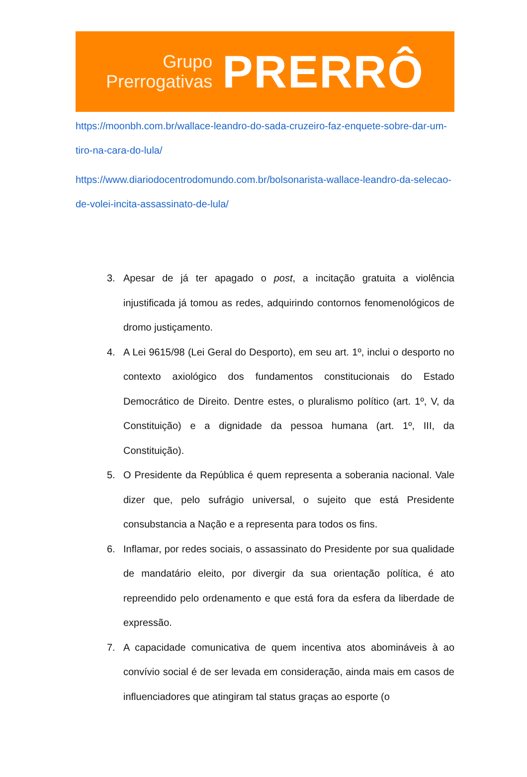Grupo
Prerrogativas
PRERRÔ
https://moonbh.com.br/wallace-leandro-do-sada-cruzeiro-faz-enquete-sobre-dar-um-tiro-na-cara-do-lula/
https://www.diariodocentrodomundo.com.br/bolsonarista-wallace-leandro-da-selecao-de-volei-incita-assassinato-de-lula/
3. Apesar de já ter apagado o post, a incitação gratuita a violência injustificada já tomou as redes, adquirindo contornos fenomenológicos de dromo justiçamento.
4. A Lei 9615/98 (Lei Geral do Desporto), em seu art. 1º, inclui o desporto no contexto axiológico dos fundamentos constitucionais do Estado Democrático de Direito. Dentre estes, o pluralismo político (art. 1º, V, da Constituição) e a dignidade da pessoa humana (art. 1º, III, da Constituição).
5. O Presidente da República é quem representa a soberania nacional. Vale dizer que, pelo sufrágio universal, o sujeito que está Presidente consubstancia a Nação e a representa para todos os fins.
6. Inflamar, por redes sociais, o assassinato do Presidente por sua qualidade de mandatário eleito, por divergir da sua orientação política, é ato repreendido pelo ordenamento e que está fora da esfera da liberdade de expressão.
7. A capacidade comunicativa de quem incentiva atos abomináveis à ao convívio social é de ser levada em consideração, ainda mais em casos de influenciadores que atingiram tal status graças ao esporte (o